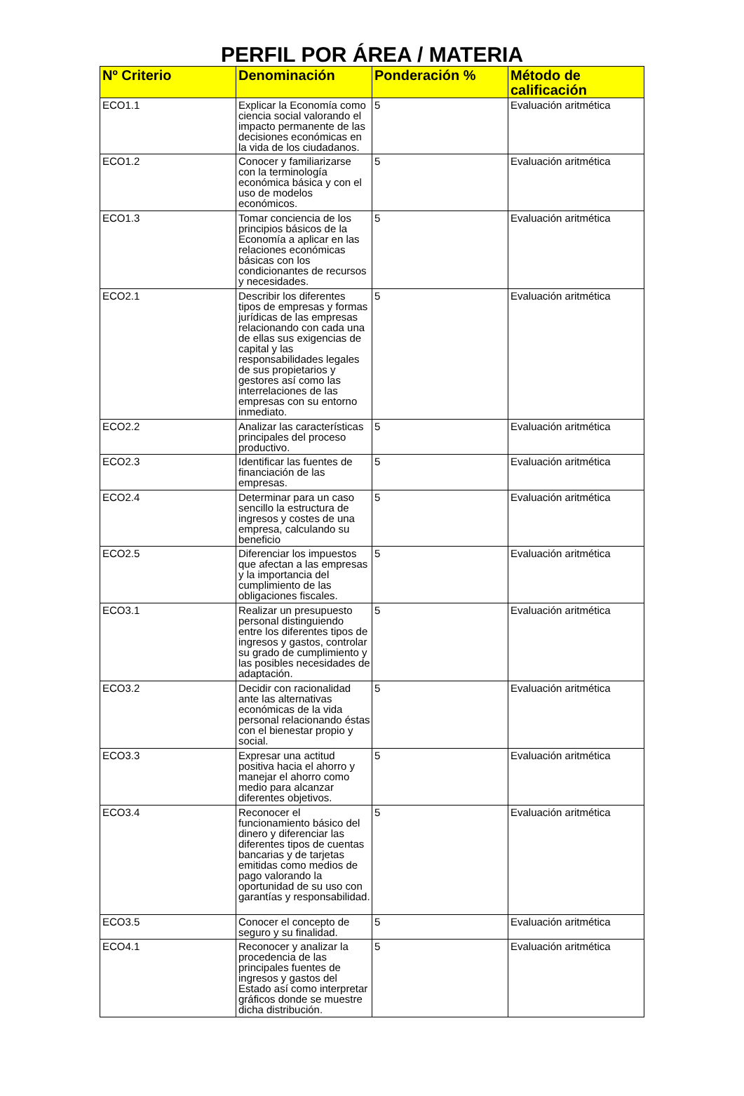PERFIL POR ÁREA / MATERIA
| Nº Criterio | Denominación | Ponderación % | Método de calificación |
| --- | --- | --- | --- |
| ECO1.1 | Explicar la Economía como ciencia social valorando el impacto permanente de las decisiones económicas en la vida de los ciudadanos. | 5 | Evaluación aritmética |
| ECO1.2 | Conocer y familiarizarse con la terminología económica básica y con el uso de modelos económicos. | 5 | Evaluación aritmética |
| ECO1.3 | Tomar conciencia de los principios básicos de la Economía a aplicar en las relaciones económicas básicas con los condicionantes de recursos y necesidades. | 5 | Evaluación aritmética |
| ECO2.1 | Describir los diferentes tipos de empresas y formas jurídicas de las empresas relacionando con cada una de ellas sus exigencias de capital y las responsabilidades legales de sus propietarios y gestores así como las interrelaciones de las empresas con su entorno inmediato. | 5 | Evaluación aritmética |
| ECO2.2 | Analizar las características principales del proceso productivo. | 5 | Evaluación aritmética |
| ECO2.3 | Identificar las fuentes de financiación de las empresas. | 5 | Evaluación aritmética |
| ECO2.4 | Determinar para un caso sencillo la estructura de ingresos y costes de una empresa, calculando su beneficio | 5 | Evaluación aritmética |
| ECO2.5 | Diferenciar los impuestos que afectan a las empresas y la importancia del cumplimiento de las obligaciones fiscales. | 5 | Evaluación aritmética |
| ECO3.1 | Realizar un presupuesto personal distinguiendo entre los diferentes tipos de ingresos y gastos, controlar su grado de cumplimiento y las posibles necesidades de adaptación. | 5 | Evaluación aritmética |
| ECO3.2 | Decidir con racionalidad ante las alternativas económicas de la vida personal relacionando éstas con el bienestar propio y social. | 5 | Evaluación aritmética |
| ECO3.3 | Expresar una actitud positiva hacia el ahorro y manejar el ahorro como medio para alcanzar diferentes objetivos. | 5 | Evaluación aritmética |
| ECO3.4 | Reconocer el funcionamiento básico del dinero y diferenciar las diferentes tipos de cuentas bancarias y de tarjetas emitidas como medios de pago valorando la oportunidad de su uso con garantías y responsabilidad. | 5 | Evaluación aritmética |
| ECO3.5 | Conocer el concepto de seguro y su finalidad. | 5 | Evaluación aritmética |
| ECO4.1 | Reconocer y analizar la procedencia de las principales fuentes de ingresos y gastos del Estado así como interpretar gráficos donde se muestre dicha distribución. | 5 | Evaluación aritmética |